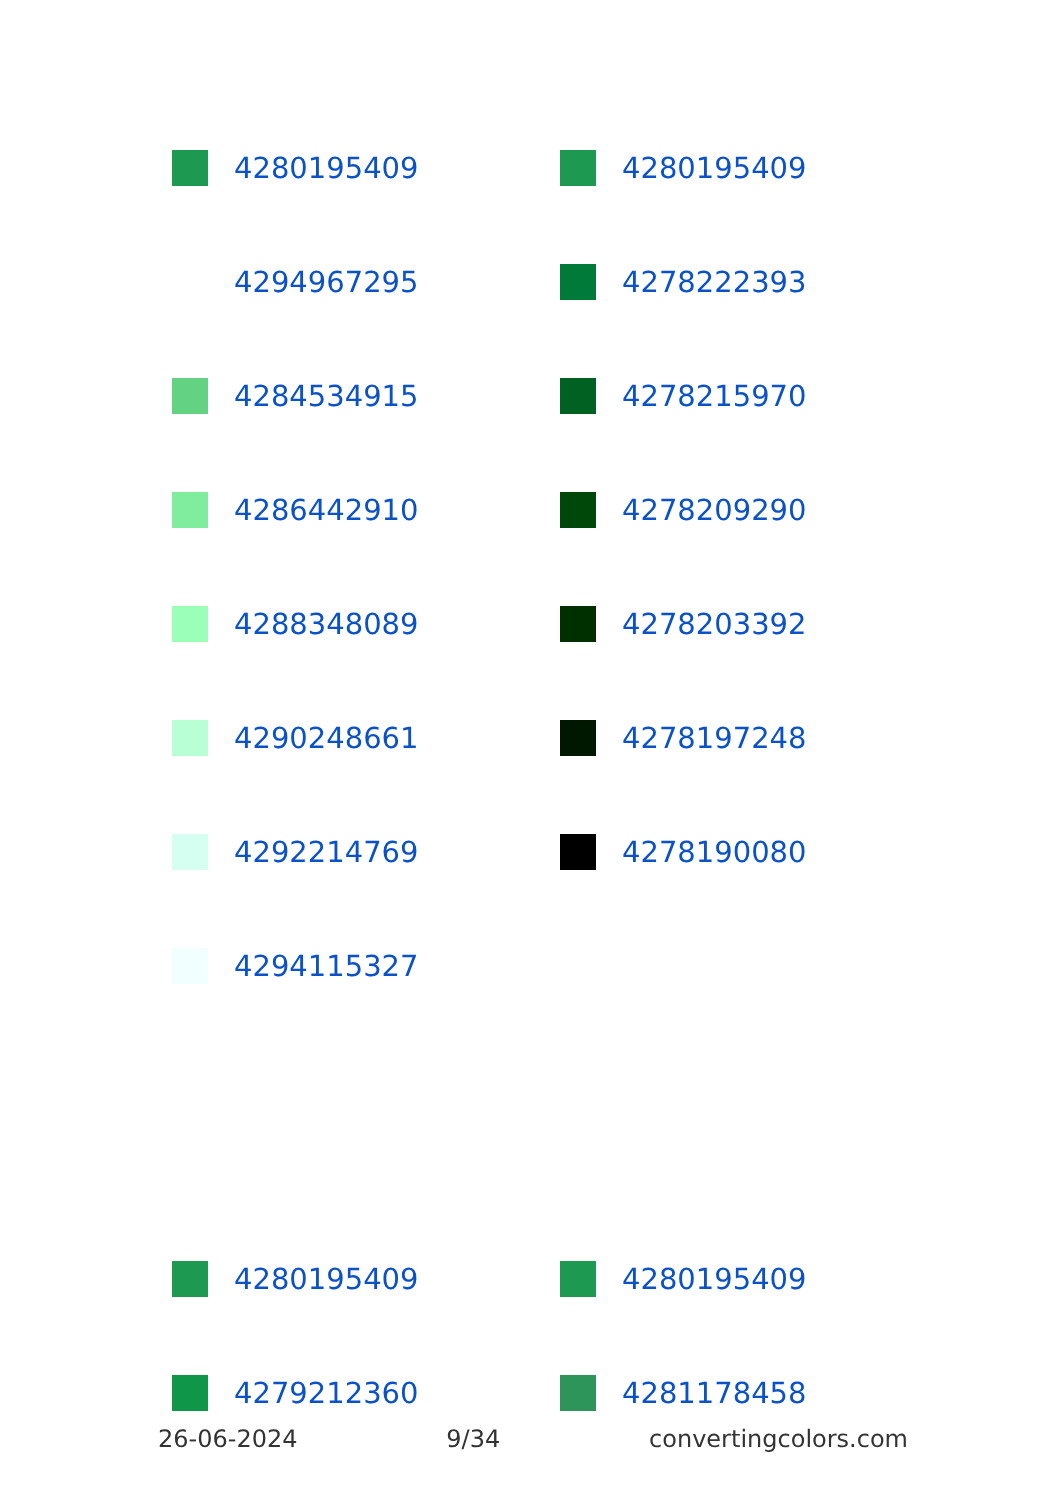4280195409
4280195409
4294967295
4278222393
4284534915
4278215970
4286442910
4278209290
4288348089
4278203392
4290248661
4278197248
4292214769
4278190080
4294115327
4280195409
4280195409
4279212360
4281178458
26-06-2024 9/34 convertingcolors.com